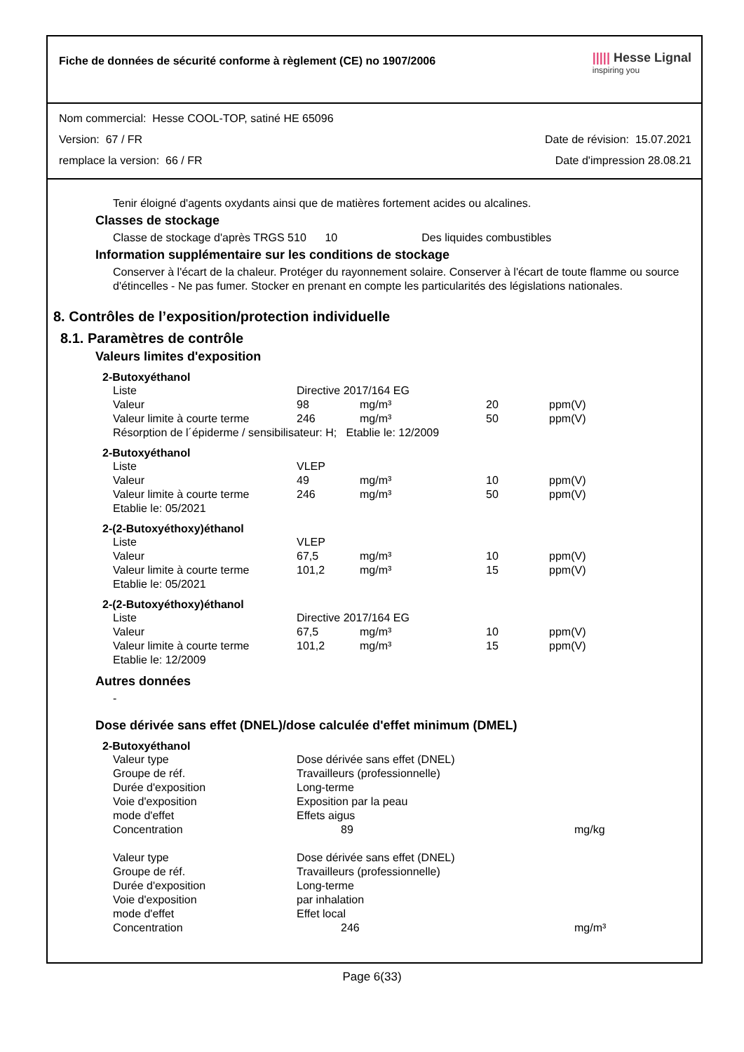Fiche de données de sécurité conforme à règlement (CE) no 1907/2006
||||| Hesse Lignal
inspiring you
Nom commercial: Hesse COOL-TOP, satiné HE 65096
Version: 67 / FR Date de révision: 15.07.2021
remplace la version: 66 / FR Date d'impression 28.08.21
Tenir éloigné d'agents oxydants ainsi que de matières fortement acides ou alcalines.
Classes de stockage
Classe de stockage d'après TRGS 510 10 Des liquides combustibles
Information supplémentaire sur les conditions de stockage
Conserver à l'écart de la chaleur. Protéger du rayonnement solaire. Conserver à l'écart de toute flamme ou source d'étincelles - Ne pas fumer. Stocker en prenant en compte les particularités des législations nationales.
8. Contrôles de l’exposition/protection individuelle
8.1. Paramètres de contrôle
Valeurs limites d'exposition
2-Butoxyéthanol
| Liste | Directive 2017/164 EG | | | |
| Valeur | 98 | mg/m³ | 20 | ppm(V) |
| Valeur limite à courte terme | 246 | mg/m³ | 50 | ppm(V) |
| Résorption de l´épiderme / sensibilisateur: H; Etablie le: 12/2009 | | | | |
2-Butoxyéthanol
| Liste | VLEP | | | |
| Valeur | 49 | mg/m³ | 10 | ppm(V) |
| Valeur limite à courte terme | 246 | mg/m³ | 50 | ppm(V) |
| Etablie le: 05/2021 | | | | |
2-(2-Butoxyéthoxy)éthanol
| Liste | VLEP | | | |
| Valeur | 67,5 | mg/m³ | 10 | ppm(V) |
| Valeur limite à courte terme | 101,2 | mg/m³ | 15 | ppm(V) |
| Etablie le: 05/2021 | | | | |
2-(2-Butoxyéthoxy)éthanol
| Liste | Directive 2017/164 EG | | | |
| Valeur | 67,5 | mg/m³ | 10 | ppm(V) |
| Valeur limite à courte terme | 101,2 | mg/m³ | 15 | ppm(V) |
| Etablie le: 12/2009 | | | | |
Autres données
-
Dose dérivée sans effet (DNEL)/dose calculée d'effet minimum (DMEL)
2-Butoxyéthanol
| Valeur type | Dose dérivée sans effet (DNEL) | |
| Groupe de réf. | Travailleurs (professionnelle) | |
| Durée d'exposition | Long-terme | |
| Voie d'exposition | Exposition par la peau | |
| mode d'effet | Effets aigus | |
| Concentration | 89 | mg/kg |
| Valeur type | Dose dérivée sans effet (DNEL) | |
| Groupe de réf. | Travailleurs (professionnelle) | |
| Durée d'exposition | Long-terme | |
| Voie d'exposition | par inhalation | |
| mode d'effet | Effet local | |
| Concentration | 246 | mg/m³ |
Page 6(33)